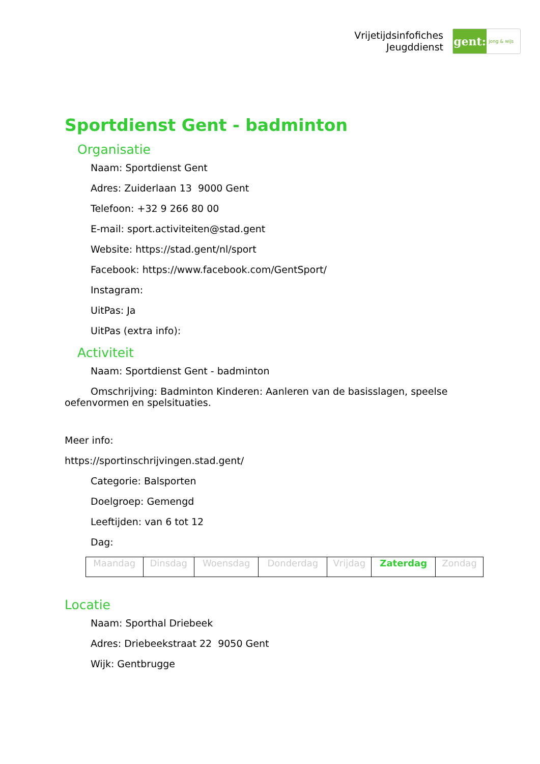Vrijetijdsinfofiches
Jeugddienst
gent:
jong & wijs
Sportdienst Gent - badminton
Organisatie
Naam: Sportdienst Gent
Adres: Zuiderlaan 13 9000 Gent
Telefoon: +32 9 266 80 00
E-mail: sport.activiteiten@stad.gent
Website: https://stad.gent/nl/sport
Facebook: https://www.facebook.com/GentSport/
Instagram:
UitPas: Ja
UitPas (extra info):
Activiteit
Naam: Sportdienst Gent - badminton
Omschrijving: Badminton Kinderen: Aanleren van de basisslagen, speelse oefenvormen en spelsituaties.
Meer info:
https://sportinschrijvingen.stad.gent/
Categorie: Balsporten
Doelgroep: Gemengd
Leeftijden: van 6 tot 12
Dag:
| Maandag | Dinsdag | Woensdag | Donderdag | Vrijdag | Zaterdag | Zondag |
Locatie
Naam: Sporthal Driebeek
Adres: Driebeekstraat 22 9050 Gent
Wijk: Gentbrugge